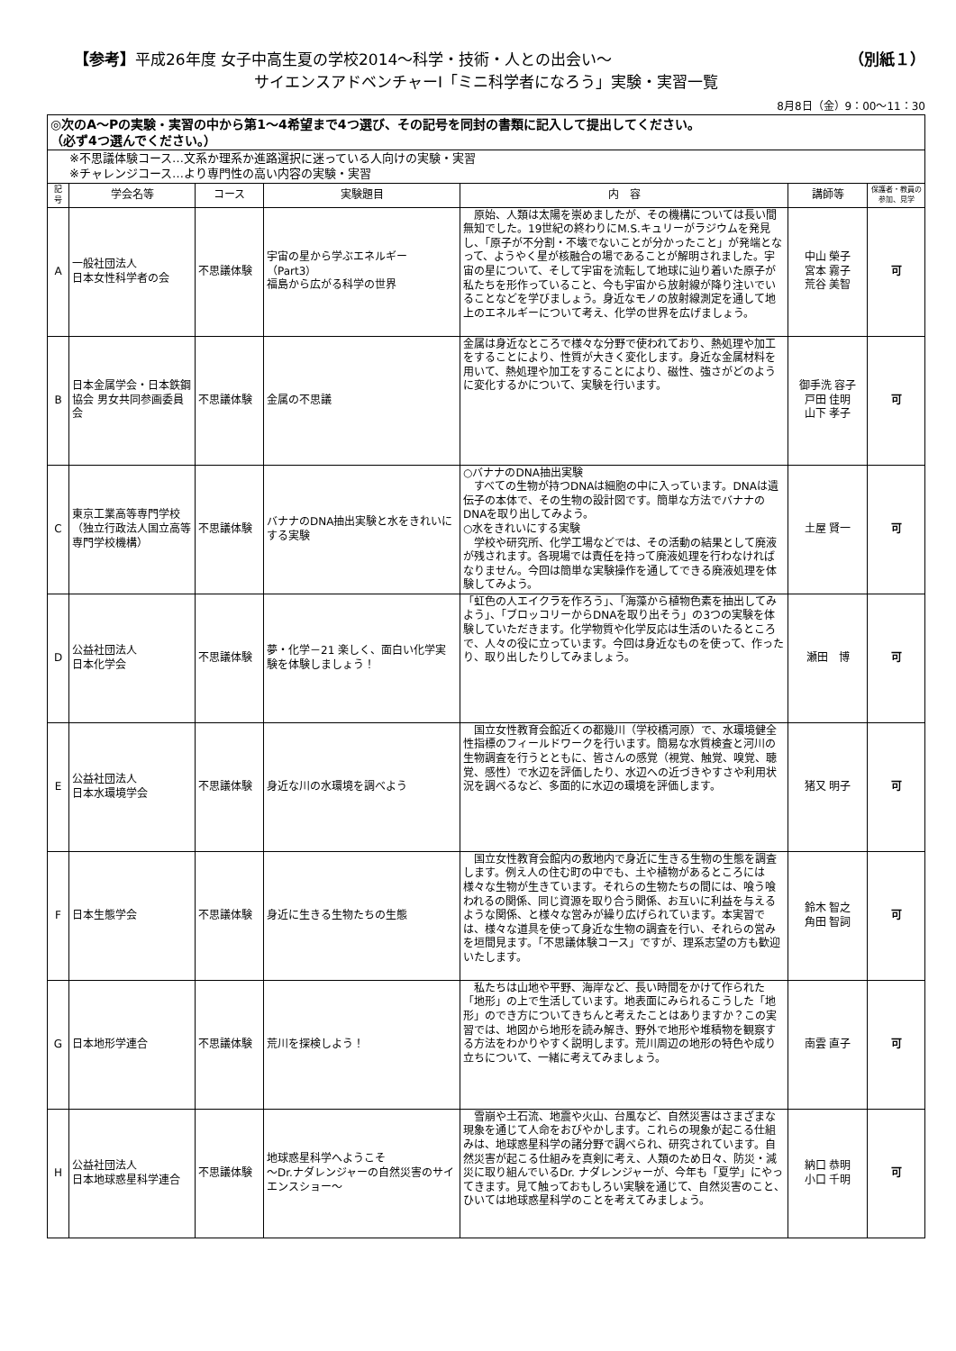【参考】平成26年度 女子中高生夏の学校2014～科学・技術・人との出会い～ （別紙１）
サイエンスアドベンチャーⅠ「ミニ科学者になろう」実験・実習一覧
8月8日（金）9：00～11：30
| ◎次のA～Pの実験・実習の中から第1～4希望まで4つ選び、その記号を同封の書類に記入して提出してください。 （必ず4つ選んでください。） | | | | | | |
| ※不思議体験コース…文系か理系か進路選択に迷っている人向けの実験・実習 ※チャレンジコース…より専門性の高い内容の実験・実習 | | | | | | |
| 記号 | 学会名等 | コース | 実験題目 | 内 容 | 講師等 | 保護者・教員の参加、見学 |
| A | 一般社団法人 日本女性科学者の会 | 不思議体験 | 宇宙の星から学ぶエネルギー（Part3） 福島から広がる科学の世界 | 原始、人類は太陽を崇めましたが、その機構については長い間無知でした。19世紀の終わりにM.S.キュリーがラジウムを発見し、「原子が不分割・不壊でないことが分かったこと」が発端となって、ようやく星が核融合の場であることが解明されました。宇宙の星について、そして宇宙を流転して地球に辿り着いた原子が私たちを形作っていること、今も宇宙から放射線が降り注いでいることなどを学びましょう。身近なモノの放射線測定を通して地上のエネルギーについて考え、化学の世界を広げましょう。 | 中山 榮子 宮本 霧子 荒谷 美智 | 可 |
| B | 日本金属学会・日本鉄鋼協会 男女共同参画委員会 | 不思議体験 | 金属の不思議 | 金属は身近なところで様々な分野で使われており、熱処理や加工をすることにより、性質が大きく変化します。身近な金属材料を用いて、熱処理や加工をすることにより、磁性、強さがどのように変化するかについて、実験を行います。 | 御手洗 容子 戸田 佳明 山下 孝子 | 可 |
| C | 東京工業高等専門学校（独立行政法人国立高等専門学校機構） | 不思議体験 | バナナのDNA抽出実験と水をきれいにする実験 | ○バナナのDNA抽出実験 すべての生物が持つDNAは細胞の中に入っています。DNAは遺伝子の本体で、その生物の設計図です。簡単な方法でバナナのDNAを取り出してみよう。 ○水をきれいにする実験 学校や研究所、化学工場などでは、その活動の結果として廃液が残されます。各現場では責任を持って廃液処理を行わなければなりません。今回は簡単な実験操作を通してできる廃液処理を体験してみよう。 | 土屋 賢一 | 可 |
| D | 公益社団法人 日本化学会 | 不思議体験 | 夢・化学－21 楽しく、面白い化学実験を体験しましょう！ | 「虹色の人エイクラを作ろう」、「海藻から植物色素を抽出してみよう」、「ブロッコリーからDNAを取り出そう」の3つの実験を体験していただきます。化学物質や化学反応は生活のいたるところで、人々の役に立っています。今回は身近なものを使って、作ったり、取り出したりしてみましょう。 | 瀬田 博 | 可 |
| E | 公益社団法人 日本水環境学会 | 不思議体験 | 身近な川の水環境を調べよう | 国立女性教育会館近くの都幾川（学校橋河原）で、水環境健全性指標のフィールドワークを行います。簡易な水質検査と河川の生物調査を行うとともに、皆さんの感覚（視覚、触覚、嗅覚、聴覚、感性）で水辺を評価したり、水辺への近づきやすさや利用状況を調べるなど、多面的に水辺の環境を評価します。 | 猪又 明子 | 可 |
| F | 日本生態学会 | 不思議体験 | 身近に生きる生物たちの生態 | 国立女性教育会館内の敷地内で身近に生きる生物の生態を調査します。例え人の住む町の中でも、土や植物があるところには様々な生物が生きています。それらの生物たちの間には、喰う喰われるの関係、同じ資源を取り合う関係、お互いに利益を与えるような関係、と様々な営みが繰り広げられています。本実習では、様々な道具を使って身近な生物の調査を行い、それらの営みを垣間見ます。「不思議体験コース」ですが、理系志望の方も歓迎いたします。 | 鈴木 智之 角田 智詞 | 可 |
| G | 日本地形学連合 | 不思議体験 | 荒川を探検しよう！ | 私たちは山地や平野、海岸など、長い時間をかけて作られた「地形」の上で生活しています。地表面にみられるこうした「地形」のでき方についてきちんと考えたことはありますか？この実習では、地図から地形を読み解き、野外で地形や堆積物を観察する方法をわかりやすく説明します。荒川周辺の地形の特色や成り立ちについて、一緒に考えてみましょう。 | 南雲 直子 | 可 |
| H | 公益社団法人 日本地球惑星科学連合 | 不思議体験 | 地球惑星科学へようこそ ～Dr.ナダレンジャーの自然災害のサイエンスショー～ | 雪崩や土石流、地震や火山、台風など、自然災害はさまざまな現象を通じて人命をおびやかします。これらの現象が起こる仕組みは、地球惑星科学の諸分野で調べられ、研究されています。自然災害が起こる仕組みを真剣に考え、人類のため日々、防災・減災に取り組んでいるDr. ナダレンジャーが、今年も「夏学」にやってきます。見て触っておもしろい実験を通じて、自然災害のこと、ひいては地球惑星科学のことを考えてみましょう。 | 納口 恭明 小口 千明 | 可 |